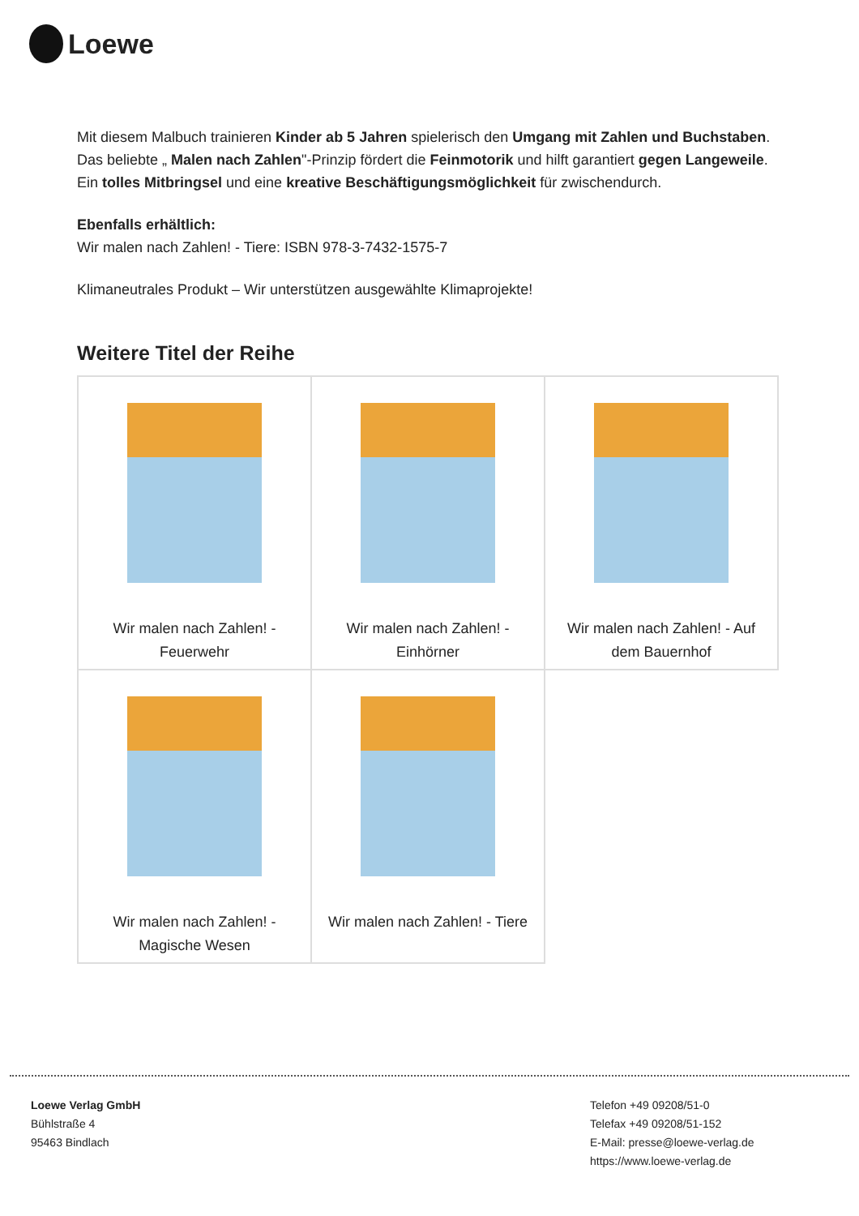Loewe
Mit diesem Malbuch trainieren Kinder ab 5 Jahren spielerisch den Umgang mit Zahlen und Buchstaben. Das beliebte „ Malen nach Zahlen"-Prinzip fördert die Feinmotorik und hilft garantiert gegen Langeweile. Ein tolles Mitbringsel und eine kreative Beschäftigungsmöglichkeit für zwischendurch.
Ebenfalls erhältlich:
Wir malen nach Zahlen! - Tiere: ISBN 978-3-7432-1575-7
Klimaneutrales Produkt – Wir unterstützen ausgewählte Klimaprojekte!
Weitere Titel der Reihe
| Wir malen nach Zahlen! - Feuerwehr | Wir malen nach Zahlen! - Einhörner | Wir malen nach Zahlen! - Auf dem Bauernhof |
| Wir malen nach Zahlen! - Magische Wesen | Wir malen nach Zahlen! - Tiere | |
Loewe Verlag GmbH
Bühlstraße 4
95463 Bindlach
Telefon +49 09208/51-0
Telefax +49 09208/51-152
E-Mail: presse@loewe-verlag.de
https://www.loewe-verlag.de